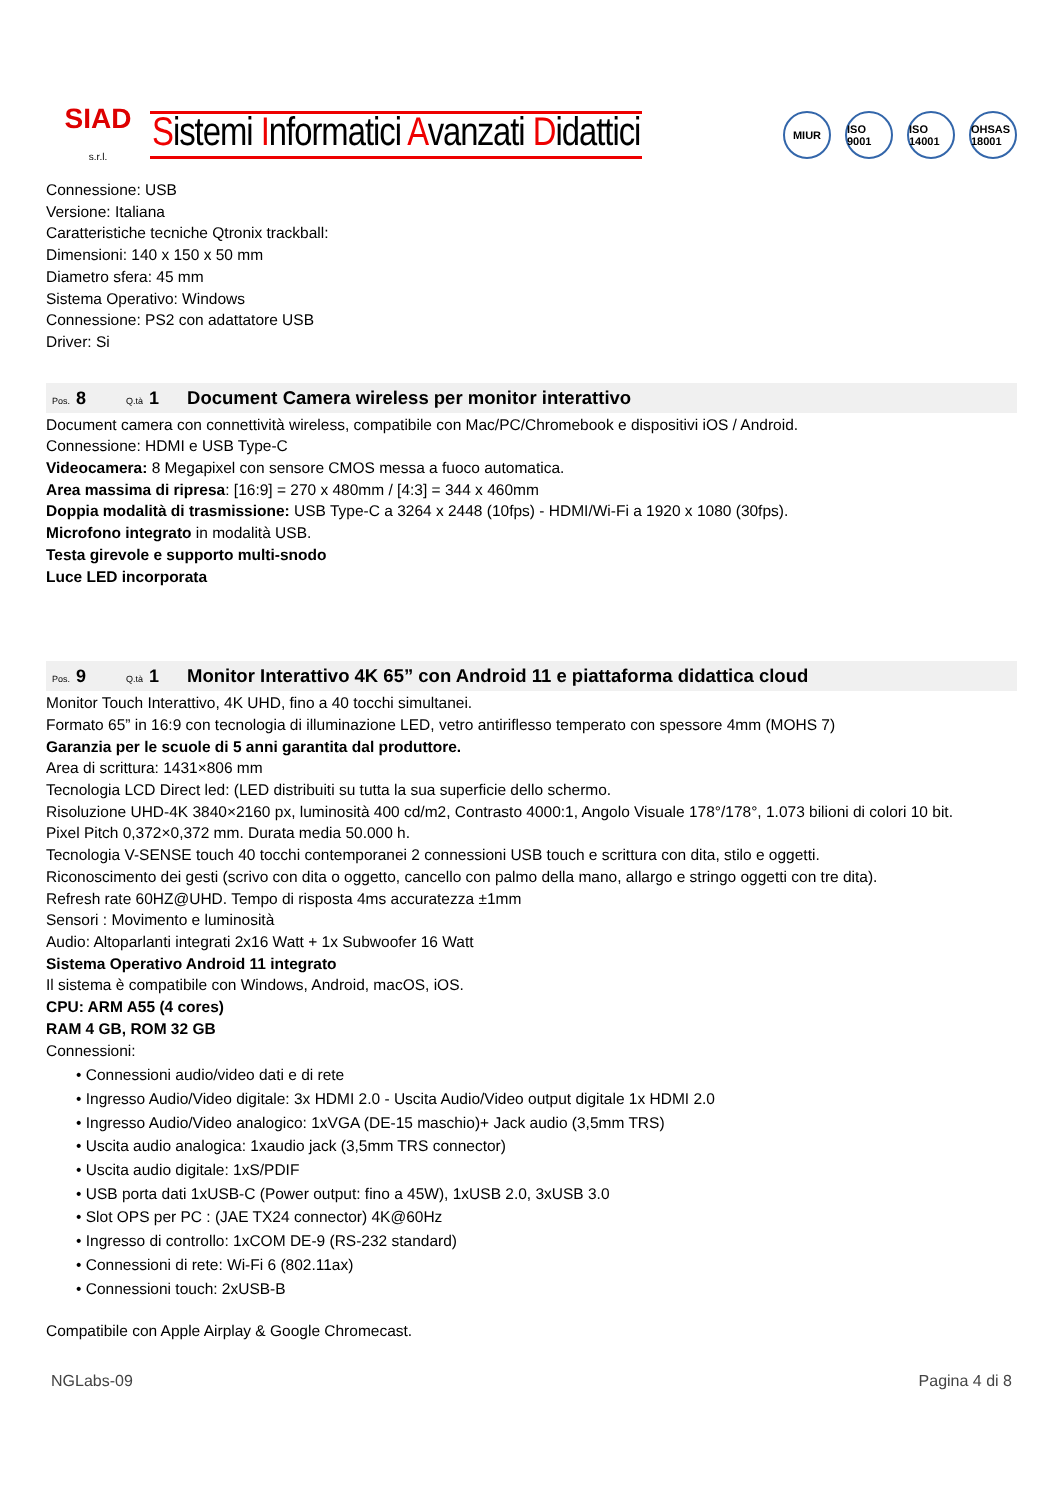SIAD
s.r.l.
Sistemi Informatici Avanzati Didattici
MIUR ISO 9001
ISO 14001
OHSAS 18001
Connessione: USB
Versione: Italiana
Caratteristiche tecniche Qtronix trackball:
Dimensioni: 140 x 150 x 50 mm
Diametro sfera: 45 mm
Sistema Operativo: Windows
Connessione: PS2 con adattatore USB
Driver: Si
Pos. 8 Q.tà 1 Document Camera wireless per monitor interattivo
Document camera con connettività wireless, compatibile con Mac/PC/Chromebook e dispositivi iOS / Android.
Connessione: HDMI e USB Type-C
Videocamera: 8 Megapixel con sensore CMOS messa a fuoco automatica.
Area massima di ripresa: [16:9] = 270 x 480mm / [4:3] = 344 x 460mm
Doppia modalità di trasmissione: USB Type-C a 3264 x 2448 (10fps) - HDMI/Wi-Fi a 1920 x 1080 (30fps).
Microfono integrato in modalità USB.
Testa girevole e supporto multi-snodo
Luce LED incorporata
Pos. 9 Q.tà 1 Monitor Interattivo 4K 65” con Android 11 e piattaforma didattica cloud
Monitor Touch Interattivo, 4K UHD, fino a 40 tocchi simultanei.
Formato 65” in 16:9 con tecnologia di illuminazione LED, vetro antiriflesso temperato con spessore 4mm (MOHS 7)
Garanzia per le scuole di 5 anni garantita dal produttore.
Area di scrittura: 1431×806 mm
Tecnologia LCD Direct led: (LED distribuiti su tutta la sua superficie dello schermo.
Risoluzione UHD-4K 3840×2160 px, luminosità 400 cd/m2, Contrasto 4000:1, Angolo Visuale 178°/178°, 1.073 bilioni di colori 10 bit.
Pixel Pitch 0,372×0,372 mm. Durata media 50.000 h.
Tecnologia V-SENSE touch 40 tocchi contemporanei 2 connessioni USB touch e scrittura con dita, stilo e oggetti.
Riconoscimento dei gesti (scrivo con dita o oggetto, cancello con palmo della mano, allargo e stringo oggetti con tre dita).
Refresh rate 60HZ@UHD. Tempo di risposta 4ms accuratezza ±1mm
Sensori : Movimento e luminosità
Audio: Altoparlanti integrati 2x16 Watt + 1x Subwoofer 16 Watt
Sistema Operativo Android 11 integrato
Il sistema è compatibile con Windows, Android, macOS, iOS.
CPU: ARM A55 (4 cores)
RAM 4 GB, ROM 32 GB
Connessioni:
• Connessioni audio/video dati e di rete
• Ingresso Audio/Video digitale: 3x HDMI 2.0 - Uscita Audio/Video output digitale 1x HDMI 2.0
• Ingresso Audio/Video analogico: 1xVGA (DE-15 maschio)+ Jack audio (3,5mm TRS)
• Uscita audio analogica: 1xaudio jack (3,5mm TRS connector)
• Uscita audio digitale: 1xS/PDIF
• USB porta dati 1xUSB-C (Power output: fino a 45W), 1xUSB 2.0, 3xUSB 3.0
• Slot OPS per PC : (JAE TX24 connector) 4K@60Hz
• Ingresso di controllo: 1xCOM DE-9 (RS-232 standard)
• Connessioni di rete: Wi-Fi 6 (802.11ax)
• Connessioni touch: 2xUSB-B
Compatibile con Apple Airplay & Google Chromecast.
NGLabs-09 Pagina 4 di 8